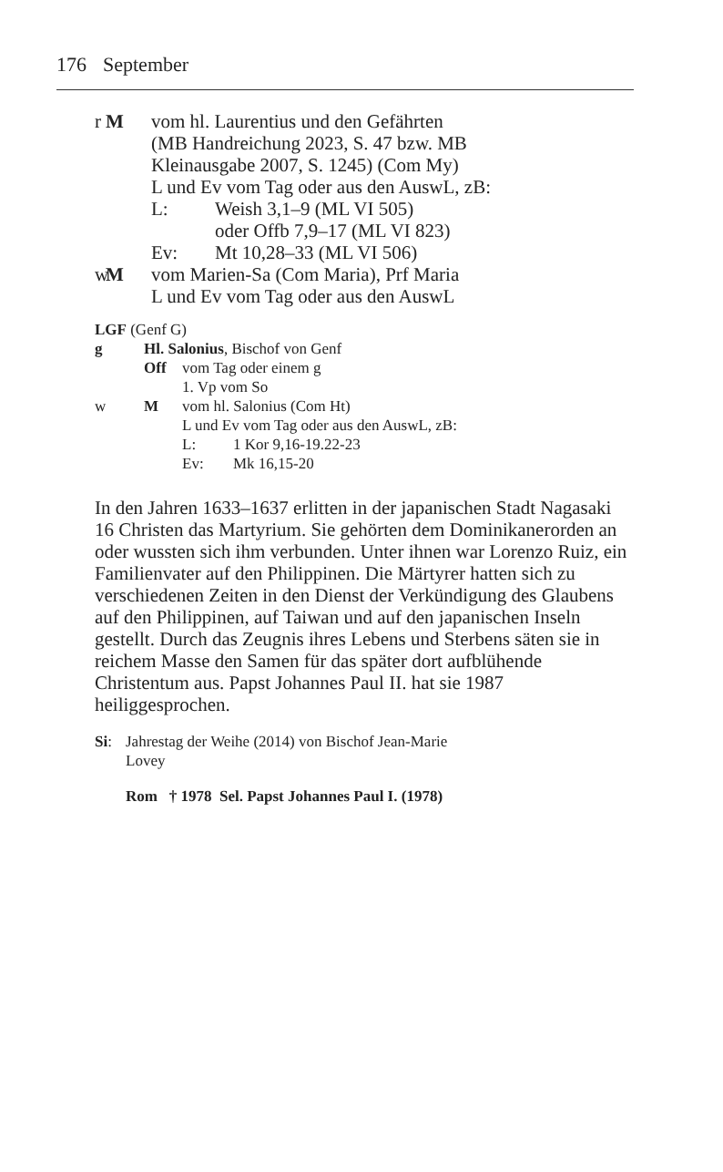176 September
r M vom hl. Laurentius und den Gefährten
(MB Handreichung 2023, S. 47 bzw. MB
Kleinausgabe 2007, S. 1245) (Com My)
L und Ev vom Tag oder aus den AuswL, zB:
L: Weish 3,1–9 (ML VI 505)
oder Offb 7,9–17 (ML VI 823)
Ev: Mt 10,28–33 (ML VI 506)
w M vom Marien-Sa (Com Maria), Prf Maria
L und Ev vom Tag oder aus den AuswL
LGF (Genf G)
g Hl. Salonius, Bischof von Genf
Off vom Tag oder einem g
1. Vp vom So
w M vom hl. Salonius (Com Ht)
L und Ev vom Tag oder aus den AuswL, zB:
L: 1 Kor 9,16-19.22-23
Ev: Mk 16,15-20
In den Jahren 1633–1637 erlitten in der japanischen Stadt Nagasaki 16 Christen das Martyrium. Sie gehörten dem Dominikanerorden an oder wussten sich ihm verbunden. Unter ihnen war Lorenzo Ruiz, ein Familienvater auf den Philippinen. Die Märtyrer hatten sich zu verschiedenen Zeiten in den Dienst der Verkündigung des Glaubens auf den Philippinen, auf Taiwan und auf den japanischen Inseln gestellt. Durch das Zeugnis ihres Lebens und Sterbens säten sie in reichem Masse den Samen für das später dort aufblühende Christentum aus. Papst Johannes Paul II. hat sie 1987 heiliggesprochen.
Si: Jahrestag der Weihe (2014) von Bischof Jean-Marie
Lovey
Rom † 1978 Sel. Papst Johannes Paul I. (1978)